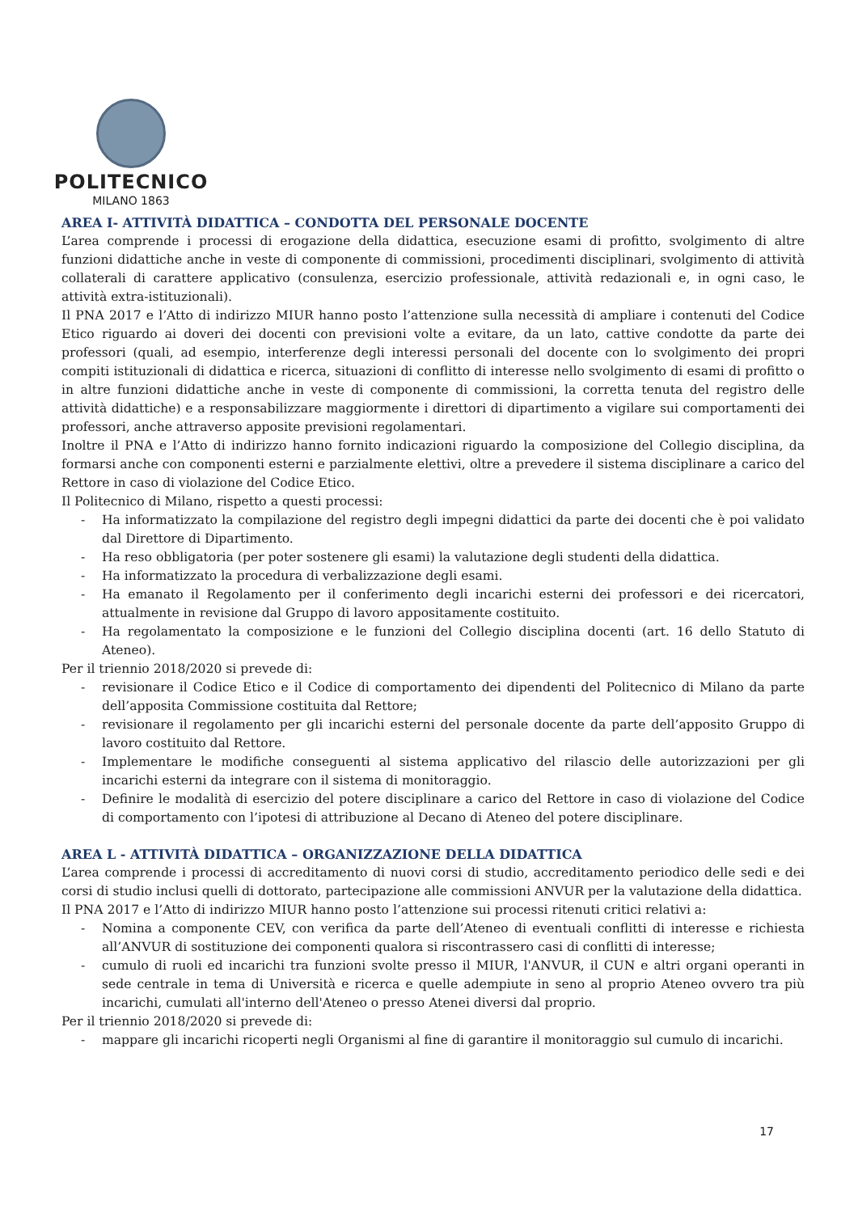POLITECNICO
MILANO 1863
AREA I- ATTIVITÀ DIDATTICA – CONDOTTA DEL PERSONALE DOCENTE
L’area comprende i processi di erogazione della didattica, esecuzione esami di profitto, svolgimento di altre funzioni didattiche anche in veste di componente di commissioni, procedimenti disciplinari, svolgimento di attività collaterali di carattere applicativo (consulenza, esercizio professionale, attività redazionali e, in ogni caso, le attività extra-istituzionali).
Il PNA 2017 e l’Atto di indirizzo MIUR hanno posto l’attenzione sulla necessità di ampliare i contenuti del Codice Etico riguardo ai doveri dei docenti con previsioni volte a evitare, da un lato, cattive condotte da parte dei professori (quali, ad esempio, interferenze degli interessi personali del docente con lo svolgimento dei propri compiti istituzionali di didattica e ricerca, situazioni di conflitto di interesse nello svolgimento di esami di profitto o in altre funzioni didattiche anche in veste di componente di commissioni, la corretta tenuta del registro delle attività didattiche) e a responsabilizzare maggiormente i direttori di dipartimento a vigilare sui comportamenti dei professori, anche attraverso apposite previsioni regolamentari.
Inoltre il PNA e l’Atto di indirizzo hanno fornito indicazioni riguardo la composizione del Collegio disciplina, da formarsi anche con componenti esterni e parzialmente elettivi, oltre a prevedere il sistema disciplinare a carico del Rettore in caso di violazione del Codice Etico.
Il Politecnico di Milano, rispetto a questi processi:
- Ha informatizzato la compilazione del registro degli impegni didattici da parte dei docenti che è poi validato dal Direttore di Dipartimento.
- Ha reso obbligatoria (per poter sostenere gli esami) la valutazione degli studenti della didattica.
- Ha informatizzato la procedura di verbalizzazione degli esami.
- Ha emanato il Regolamento per il conferimento degli incarichi esterni dei professori e dei ricercatori, attualmente in revisione dal Gruppo di lavoro appositamente costituito.
- Ha regolamentato la composizione e le funzioni del Collegio disciplina docenti (art. 16 dello Statuto di Ateneo).
Per il triennio 2018/2020 si prevede di:
- revisionare il Codice Etico e il Codice di comportamento dei dipendenti del Politecnico di Milano da parte dell’apposita Commissione costituita dal Rettore;
- revisionare il regolamento per gli incarichi esterni del personale docente da parte dell’apposito Gruppo di lavoro costituito dal Rettore.
- Implementare le modifiche conseguenti al sistema applicativo del rilascio delle autorizzazioni per gli incarichi esterni da integrare con il sistema di monitoraggio.
- Definire le modalità di esercizio del potere disciplinare a carico del Rettore in caso di violazione del Codice di comportamento con l’ipotesi di attribuzione al Decano di Ateneo del potere disciplinare.
AREA L - ATTIVITÀ DIDATTICA – ORGANIZZAZIONE DELLA DIDATTICA
L’area comprende i processi di accreditamento di nuovi corsi di studio, accreditamento periodico delle sedi e dei corsi di studio inclusi quelli di dottorato, partecipazione alle commissioni ANVUR per la valutazione della didattica.
Il PNA 2017 e l’Atto di indirizzo MIUR hanno posto l’attenzione sui processi ritenuti critici relativi a:
- Nomina a componente CEV, con verifica da parte dell’Ateneo di eventuali conflitti di interesse e richiesta all’ANVUR di sostituzione dei componenti qualora si riscontrassero casi di conflitti di interesse;
- cumulo di ruoli ed incarichi tra funzioni svolte presso il MIUR, l'ANVUR, il CUN e altri organi operanti in sede centrale in tema di Università e ricerca e quelle adempiute in seno al proprio Ateneo ovvero tra più incarichi, cumulati all'interno dell'Ateneo o presso Atenei diversi dal proprio.
Per il triennio 2018/2020 si prevede di:
- mappare gli incarichi ricoperti negli Organismi al fine di garantire il monitoraggio sul cumulo di incarichi.
17